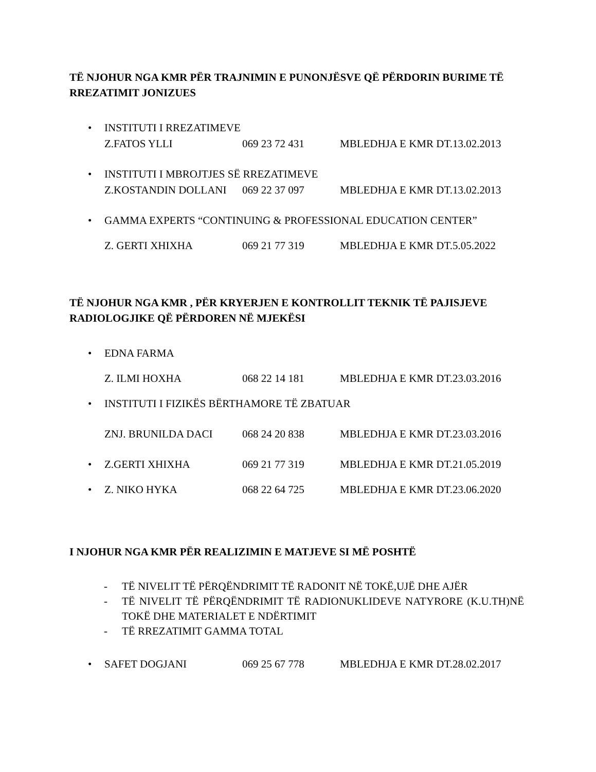TË NJOHUR NGA KMR PËR TRAJNIMIN E PUNONJËSVE QË PËRDORIN BURIME TË RREZATIMIT JONIZUES
• INSTITUTI I RREZATIMEVE
Z.FATOS YLLI 069 23 72 431 MBLEDHJA E KMR DT.13.02.2013
• INSTITUTI I MBROJTJES SË RREZATIMEVE
Z.KOSTANDIN DOLLANI 069 22 37 097 MBLEDHJA E KMR DT.13.02.2013
• GAMMA EXPERTS “CONTINUING & PROFESSIONAL EDUCATION CENTER”
Z. GERTI XHIXHA 069 21 77 319 MBLEDHJA E KMR DT.5.05.2022
TË NJOHUR NGA KMR , PËR KRYERJEN E KONTROLLIT TEKNIK TË PAJISJEVE RADIOLOGJIKE QË PËRDOREN NË MJEKËSI
• EDNA FARMA
Z. ILMI HOXHA 068 22 14 181 MBLEDHJA E KMR DT.23.03.2016
• INSTITUTI I FIZIKËS BËRTHAMORE TË ZBATUAR
ZNJ. BRUNILDA DACI 068 24 20 838 MBLEDHJA E KMR DT.23.03.2016
•
Z.GERTI XHIXHA 069 21 77 319 MBLEDHJA E KMR DT.21.05.2019
•
Z. NIKO HYKA 068 22 64 725 MBLEDHJA E KMR DT.23.06.2020
I NJOHUR NGA KMR PËR REALIZIMIN E MATJEVE SI MË POSHTË
- TË NIVELIT TË PËRQËNDRIMIT TË RADONIT NË TOKË,UJË DHE AJËR
- TË NIVELIT TË PËRQËNDRIMIT TË RADIONUKLIDEVE NATYRORE (K.U.TH)NË TOKË DHE MATERIALET E NDËRTIMIT
- TË RREZATIMIT GAMMA TOTAL
•
SAFET DOGJANI 069 25 67 778 MBLEDHJA E KMR DT.28.02.2017